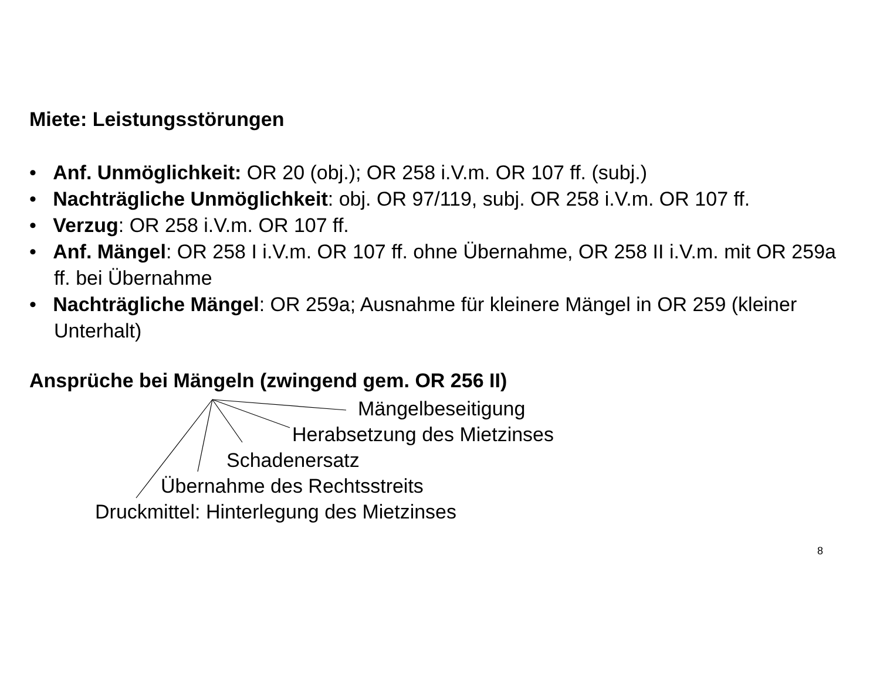Miete: Leistungsstörungen
• Anf. Unmöglichkeit: OR 20 (obj.); OR 258 i.V.m. OR 107 ff. (subj.)
• Nachträgliche Unmöglichkeit: obj. OR 97/119, subj. OR 258 i.V.m. OR 107 ff.
• Verzug: OR 258 i.V.m. OR 107 ff.
• Anf. Mängel: OR 258 I i.V.m. OR 107 ff. ohne Übernahme, OR 258 II i.V.m. mit OR 259a ff. bei Übernahme
• Nachträgliche Mängel: OR 259a; Ausnahme für kleinere Mängel in OR 259 (kleiner Unterhalt)
Ansprüche bei Mängeln (zwingend gem. OR 256 II)
Mängelbeseitigung
Herabsetzung des Mietzinses
Schadenersatz
Übernahme des Rechtsstreits
Druckmittel: Hinterlegung des Mietzinses
8